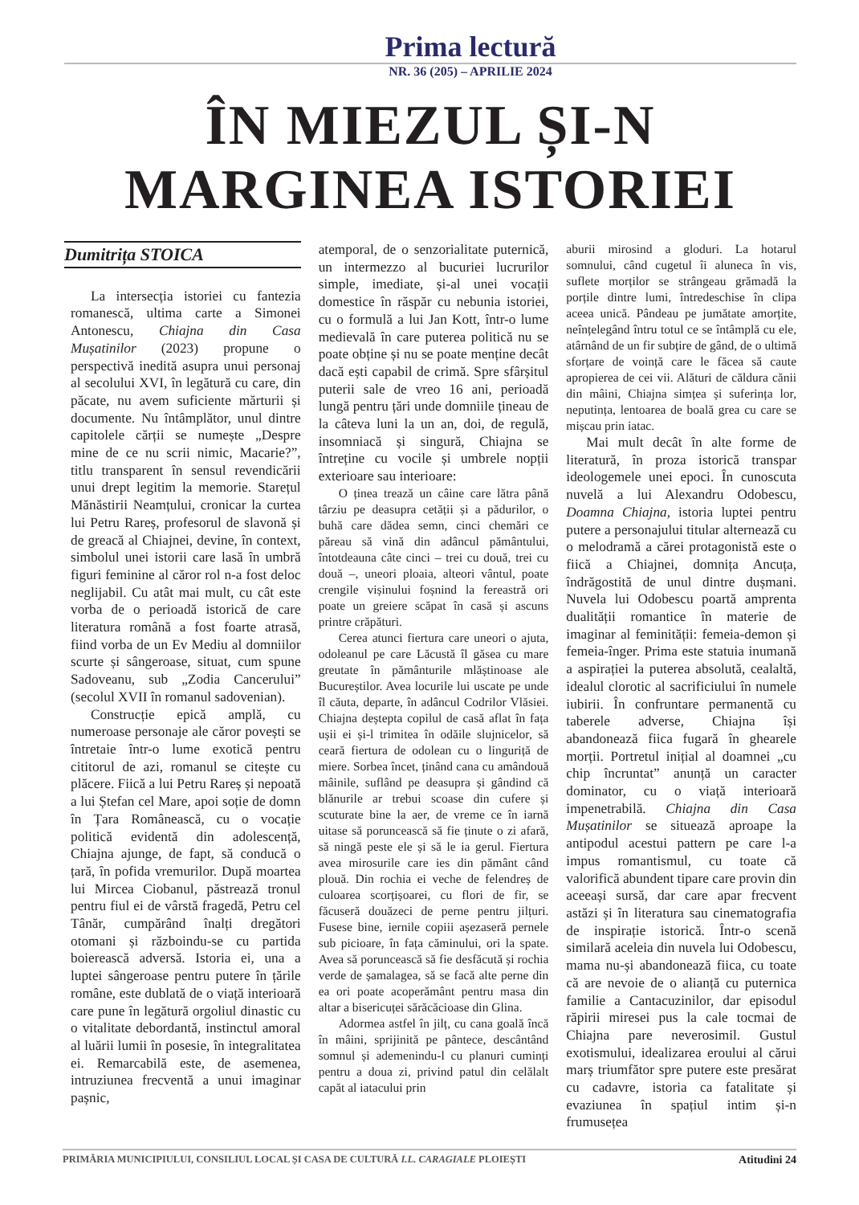Prima lectură
NR. 36 (205) – APRILIE 2024
ÎN MIEZUL ȘI-N
MARGINEA ISTORIEI
Dumitrița STOICA
La intersecția istoriei cu fantezia romanescă, ultima carte a Simonei Antonescu, Chiajna din Casa Mușatinilor (2023) propune o perspectivă inedită asupra unui personaj al secolului XVI, în legătură cu care, din păcate, nu avem suficiente mărturii și documente. Nu întâmplător, unul dintre capitolele cărții se numește „Despre mine de ce nu scrii nimic, Macarie?”, titlu transparent în sensul revendicării unui drept legitim la memorie. Starețul Mănăstirii Neamțului, cronicar la curtea lui Petru Rareș, profesorul de slavonă și de greacă al Chiajnei, devine, în context, simbolul unei istorii care lasă în umbră figuri feminine al căror rol n-a fost deloc neglijabil. Cu atât mai mult, cu cât este vorba de o perioadă istorică de care literatura română a fost foarte atrasă, fiind vorba de un Ev Mediu al domniilor scurte și sângeroase, situat, cum spune Sadoveanu, sub „Zodia Cancerului” (secolul XVII în romanul sadovenian).
Construcție epică amplă, cu numeroase personaje ale căror povești se întretaie într-o lume exotică pentru cititorul de azi, romanul se citește cu plăcere. Fiică a lui Petru Rareș și nepoată a lui Ștefan cel Mare, apoi soție de domn în Țara Românească, cu o vocație politică evidentă din adolescență, Chiajna ajunge, de fapt, să conducă o țară, în pofida vremurilor. După moartea lui Mircea Ciobanul, păstrează tronul pentru fiul ei de vârstă fragedă, Petru cel Tânăr, cumpărând înalți dregători otomani și războindu-se cu partida boierească adversă. Istoria ei, una a luptei sângeroase pentru putere în țările române, este dublată de o viață interioară care pune în legătură orgoliul dinastic cu o vitalitate debordantă, instinctul amoral al luării lumii în posesie, în integralitatea ei. Remarcabilă este, de asemenea, intruziunea frecventă a unui imaginar pașnic,
atemporal, de o senzorialitate puternică, un intermezzo al bucuriei lucrurilor simple, imediate, și-al unei vocații domestice în răspăr cu nebunia istoriei, cu o formulă a lui Jan Kott, într-o lume medievală în care puterea politică nu se poate obține și nu se poate menține decât dacă ești capabil de crimă. Spre sfârșitul puterii sale de vreo 16 ani, perioadă lungă pentru țări unde domniile țineau de la câteva luni la un an, doi, de regulă, insomniacă și singură, Chiajna se întreține cu vocile și umbrele nopții exterioare sau interioare:
O ținea trează un câine care lătra până târziu pe deasupra cetății și a pădurilor, o buhă care dădea semn, cinci chemări ce păreau să vină din adâncul pământului, întotdeauna câte cinci – trei cu două, trei cu două –, uneori ploaia, alteori vântul, poate crengile vișinului foșnind la fereastră ori poate un greiere scăpat în casă și ascuns printre crăpături.
Cerea atunci fiertura care uneori o ajuta, odoleanul pe care Lăcustă îl găsea cu mare greutate în pământurile mlăștinoase ale Bucureștilor. Avea locurile lui uscate pe unde îl căuta, departe, în adâncul Codrilor Vlăsiei. Chiajna deștepta copilul de casă aflat în fața ușii ei și-l trimitea în odăile slujnicelor, să ceară fiertura de odolean cu o linguriță de miere. Sorbea încet, ținând cana cu amândouă mâinile, suflând pe deasupra și gândind că blănurile ar trebui scoase din cufere și scuturate bine la aer, de vreme ce în iarnă uitase să poruncească să fie ținute o zi afară, să ningă peste ele și să le ia gerul. Fiertura avea mirosurile care ies din pământ când plouă. Din rochia ei veche de felendreș de culoarea scorțișoarei, cu flori de fir, se făcuseră douăzeci de perne pentru jilțuri. Fusese bine, iernile copiii așezaseră pernele sub picioare, în fața căminului, ori la spate. Avea să poruncească să fie desfăcută și rochia verde de șamalagea, să se facă alte perne din ea ori poate acoperământ pentru masa din altar a bisericuței sărăcăcioase din Glina.
Adormea astfel în jilț, cu cana goală încă în mâini, sprijinită pe pântece, descântând somnul și ademenindu-l cu planuri cuminți pentru a doua zi, privind patul din celălalt capăt al iatacului prin
aburii mirosind a gloduri. La hotarul somnului, când cugetul îi aluneca în vis, suflete morților se strângeau grămadă la porțile dintre lumi, întredeschise în clipa aceea unică. Pândeau pe jumătate amorțite, neînțelegând întru totul ce se întâmplă cu ele, atârnând de un fir subțire de gând, de o ultimă sforțare de voință care le făcea să caute apropierea de cei vii. Alături de căldura cănii din mâini, Chiajna simțea și suferința lor, neputința, lentoarea de boală grea cu care se mișcau prin iatac.
Mai mult decât în alte forme de literatură, în proza istorică transpar ideologemele unei epoci. În cunoscuta nuvelă a lui Alexandru Odobescu, Doamna Chiajna, istoria luptei pentru putere a personajului titular alternează cu o melodramă a cărei protagonistă este o fiică a Chiajnei, domnița Ancuța, îndrăgostită de unul dintre dușmani. Nuvela lui Odobescu poartă amprenta dualității romantice în materie de imaginar al feminității: femeia-demon și femeia-înger. Prima este statuia inumană a aspirației la puterea absolută, cealaltă, idealul clorotic al sacrificiului în numele iubirii. În confruntare permanentă cu taberele adverse, Chiajna își abandonează fiica fugară în ghearele morții. Portretul inițial al doamnei „cu chip încruntat” anunță un caracter dominator, cu o viață interioară impenetrabilă. Chiajna din Casa Mușatinilor se situează aproape la antipodul acestui pattern pe care l-a impus romantismul, cu toate că valorifică abundent tipare care provin din aceeași sursă, dar care apar frecvent astăzi și în literatura sau cinematografia de inspirație istorică. Într-o scenă similară aceleia din nuvela lui Odobescu, mama nu-și abandonează fiica, cu toate că are nevoie de o alianță cu puternica familie a Cantacuzinilor, dar episodul răpirii miresei pus la cale tocmai de Chiajna pare neverosimil. Gustul exotismului, idealizarea eroului al cărui marș triumfător spre putere este presărat cu cadavre, istoria ca fatalitate și evaziunea în spațiul intim și-n frumusețea
PRIMĂRIA MUNICIPIULUI, CONSILIUL LOCAL ȘI CASA DE CULTURĂ I.L. CARAGIALE PLOIEȘTI Atitudini 24